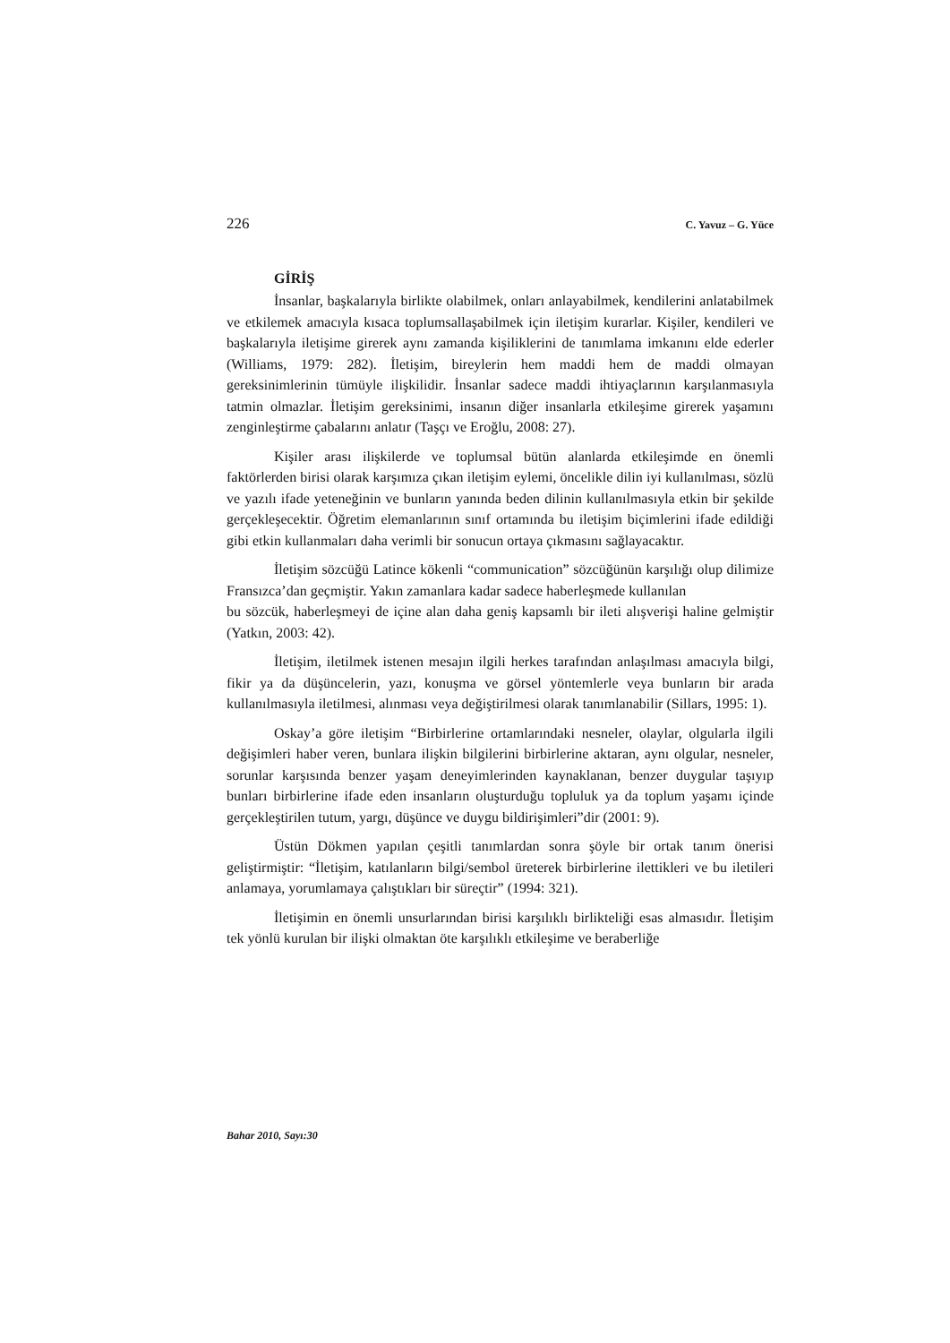226 C. Yavuz – G. Yüce
GİRİŞ
İnsanlar, başkalarıyla birlikte olabilmek, onları anlayabilmek, kendilerini anlatabilmek ve etkilemek amacıyla kısaca toplumsallaşabilmek için iletişim kurarlar. Kişiler, kendileri ve başkalarıyla iletişime girerek aynı zamanda kişiliklerini de tanımlama imkanını elde ederler (Williams, 1979: 282). İletişim, bireylerin hem maddi hem de maddi olmayan gereksinimlerinin tümüyle ilişkilidir. İnsanlar sadece maddi ihtiyaçlarının karşılanmasıyla tatmin olmazlar. İletişim gereksinimi, insanın diğer insanlarla etkileşime girerek yaşamını zenginleştirme çabalarını anlatır (Taşçı ve Eroğlu, 2008: 27).
Kişiler arası ilişkilerde ve toplumsal bütün alanlarda etkileşimde en önemli faktörlerden birisi olarak karşımıza çıkan iletişim eylemi, öncelikle dilin iyi kullanılması, sözlü ve yazılı ifade yeteneğinin ve bunların yanında beden dilinin kullanılmasıyla etkin bir şekilde gerçekleşecektir. Öğretim elemanlarının sınıf ortamında bu iletişim biçimlerini ifade edildiği gibi etkin kullanmaları daha verimli bir sonucun ortaya çıkmasını sağlayacaktır.
İletişim sözcüğü Latince kökenli “communication” sözcüğünün karşılığı olup dilimize Fransızca’dan geçmiştir. Yakın zamanlara kadar sadece haberleşmede kullanılan
bu sözcük, haberleşmeyi de içine alan daha geniş kapsamlı bir ileti alışverişi haline gelmiştir (Yatkın, 2003: 42).
İletişim, iletilmek istenen mesajın ilgili herkes tarafından anlaşılması amacıyla bilgi, fikir ya da düşüncelerin, yazı, konuşma ve görsel yöntemlerle veya bunların bir arada kullanılmasıyla iletilmesi, alınması veya değiştirilmesi olarak tanımlanabilir (Sillars, 1995: 1).
Oskay’a göre iletişim “Birbirlerine ortamlarındaki nesneler, olaylar, olgularla ilgili değişimleri haber veren, bunlara ilişkin bilgilerini birbirlerine aktaran, aynı olgular, nesneler, sorunlar karşısında benzer yaşam deneyimlerinden kaynaklanan, benzer duygular taşıyıp bunları birbirlerine ifade eden insanların oluşturduğu topluluk ya da toplum yaşamı içinde gerçekleştirilen tutum, yargı, düşünce ve duygu bildirişimleri”dir (2001: 9).
Üstün Dökmen yapılan çeşitli tanımlardan sonra şöyle bir ortak tanım önerisi geliştirmiştir: “İletişim, katılanların bilgi/sembol üreterek birbirlerine ilettikleri ve bu iletileri anlamaya, yorumlamaya çalıştıkları bir süreçtir” (1994: 321).
İletişimin en önemli unsurlarından birisi karşılıklı birlikteliği esas almasıdır. İletişim tek yönlü kurulan bir ilişki olmaktan öte karşılıklı etkileşime ve beraberliğe
Bahar 2010, Sayı:30